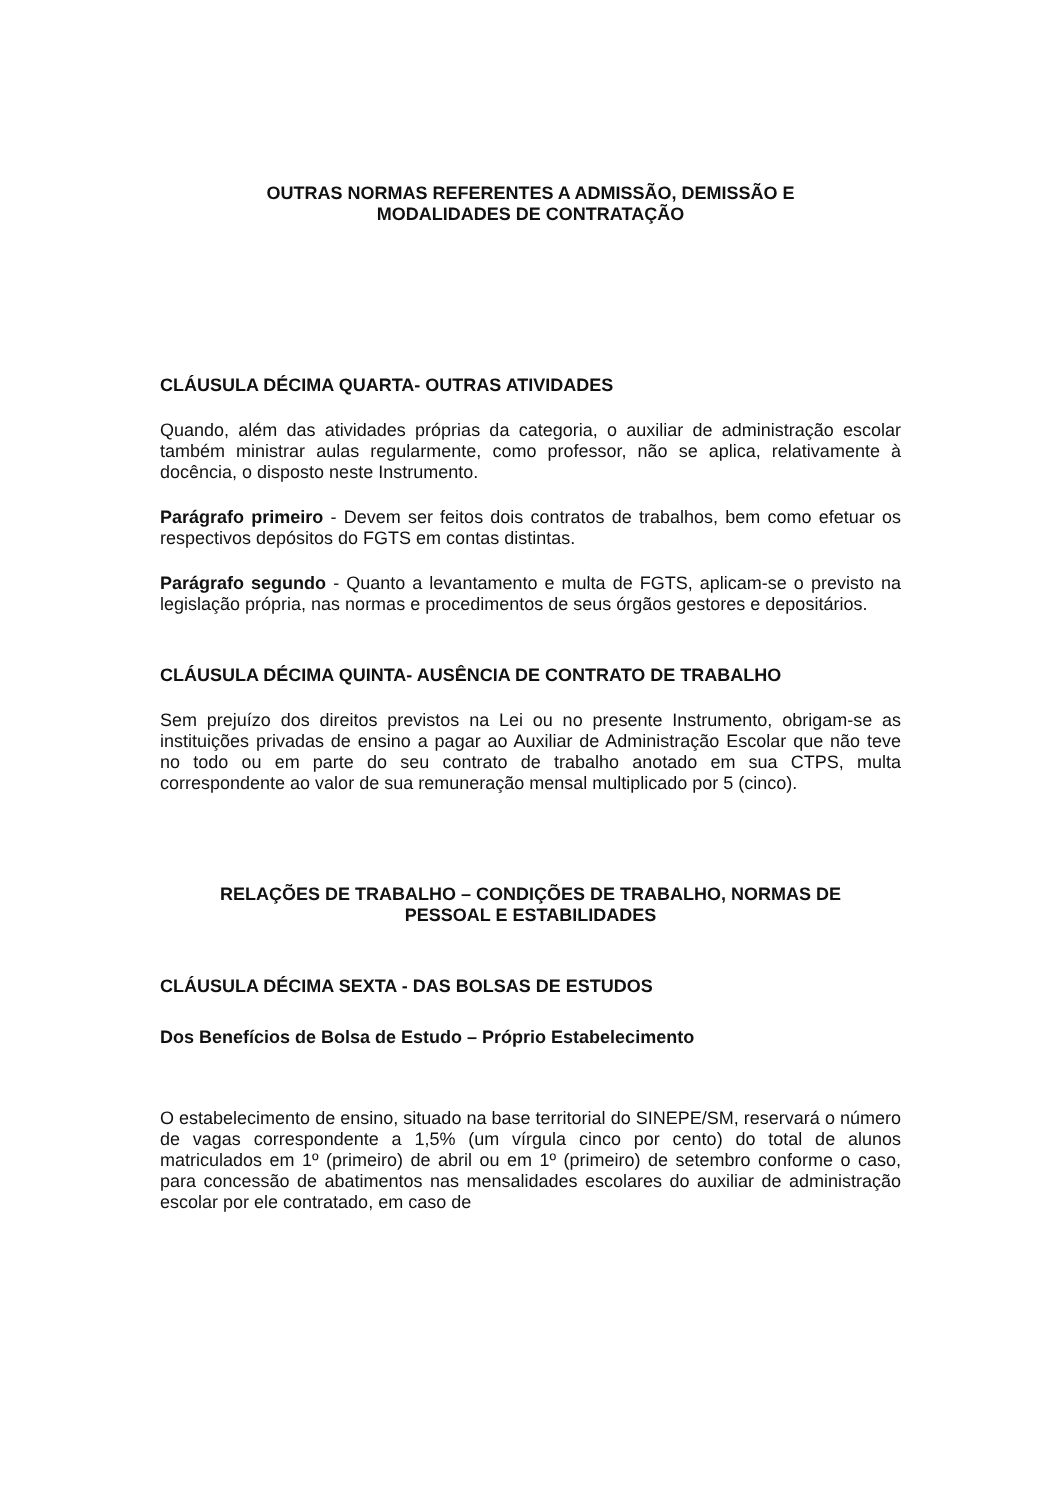OUTRAS NORMAS REFERENTES A ADMISSÃO, DEMISSÃO E
MODALIDADES DE CONTRATAÇÃO
CLÁUSULA DÉCIMA QUARTA- OUTRAS ATIVIDADES
Quando, além das atividades próprias da categoria, o auxiliar de administração escolar também ministrar aulas regularmente, como professor, não se aplica, relativamente à docência, o disposto neste Instrumento.
Parágrafo primeiro - Devem ser feitos dois contratos de trabalhos, bem como efetuar os respectivos depósitos do FGTS em contas distintas.
Parágrafo segundo - Quanto a levantamento e multa de FGTS, aplicam-se o previsto na legislação própria, nas normas e procedimentos de seus órgãos gestores e depositários.
CLÁUSULA DÉCIMA QUINTA- AUSÊNCIA DE CONTRATO DE TRABALHO
Sem prejuízo dos direitos previstos na Lei ou no presente Instrumento, obrigam-se as instituições privadas de ensino a pagar ao Auxiliar de Administração Escolar que não teve no todo ou em parte do seu contrato de trabalho anotado em sua CTPS, multa correspondente ao valor de sua remuneração mensal multiplicado por 5 (cinco).
RELAÇÕES DE TRABALHO – CONDIÇÕES DE TRABALHO, NORMAS DE
PESSOAL E ESTABILIDADES
CLÁUSULA DÉCIMA SEXTA - DAS BOLSAS DE ESTUDOS
Dos Benefícios de Bolsa de Estudo – Próprio Estabelecimento
O estabelecimento de ensino, situado na base territorial do SINEPE/SM, reservará o número de vagas correspondente a 1,5% (um vírgula cinco por cento) do total de alunos matriculados em 1º (primeiro) de abril ou em 1º (primeiro) de setembro conforme o caso, para concessão de abatimentos nas mensalidades escolares do auxiliar de administração escolar por ele contratado, em caso de